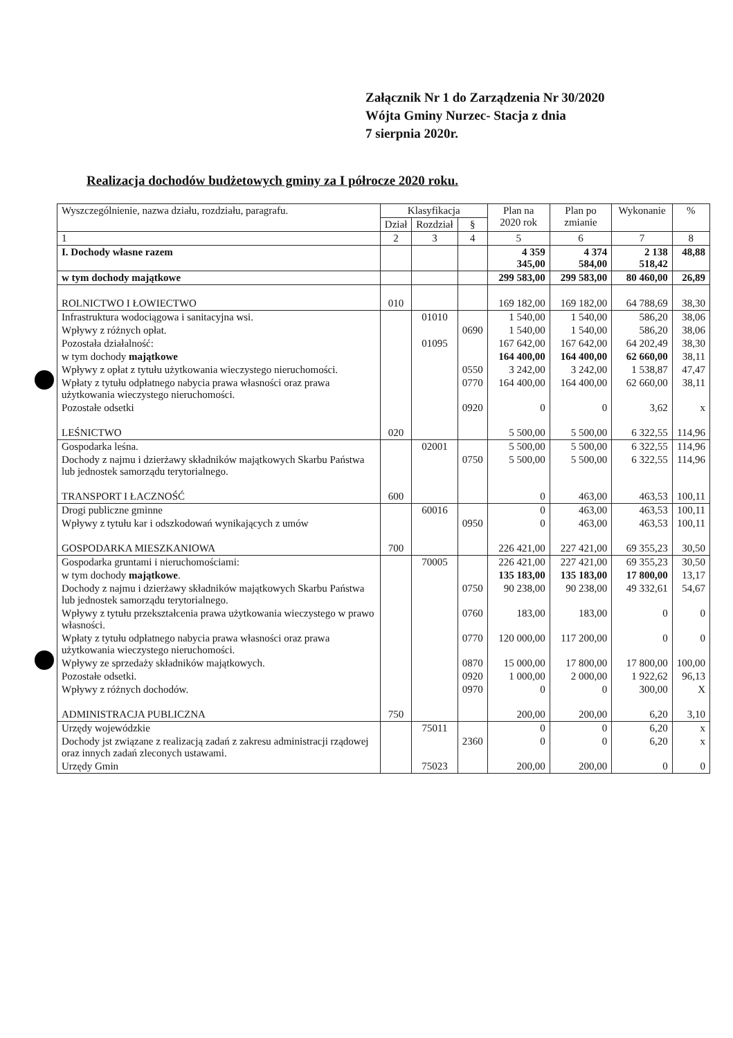Załącznik Nr 1 do Zarządzenia Nr 30/2020
Wójta Gminy Nurzec- Stacja z dnia
7 sierpnia 2020r.
Realizacja dochodów budżetowych gminy za I półrocze 2020 roku.
| Wyszczególnienie, nazwa działu, rozdziału, paragrafu. | Klasyfikacja | | | Plan na 2020 rok | Plan po zmianie | Wykonanie | % |
| --- | --- | --- | --- | --- | --- | --- | --- |
| | Dział | Rozdział | § | | | | |
| 1 | 2 | 3 | 4 | 5 | 6 | 7 | 8 |
| I. Dochody własne razem | | | | 4 359 345,00 | 4 374 584,00 | 2 138 518,42 | 48,88 |
| w tym dochody majątkowe | | | | 299 583,00 | 299 583,00 | 80 460,00 | 26,89 |
| ROLNICTWO I ŁOWIECTWO | 010 | | | 169 182,00 | 169 182,00 | 64 788,69 | 38,30 |
| Infrastruktura wodociągowa i sanitacyjna wsi. | | 01010 | | 1 540,00 | 1 540,00 | 586,20 | 38,06 |
| Wpływy z różnych opłat. | | | 0690 | 1 540,00 | 1 540,00 | 586,20 | 38,06 |
| Pozostała działalność: | | 01095 | | 167 642,00 | 167 642,00 | 64 202,49 | 38,30 |
| w tym dochody majątkowe | | | | 164 400,00 | 164 400,00 | 62 660,00 | 38,11 |
| Wpływy z opłat z tytułu użytkowania wieczystego nieruchomości. | | | 0550 | 3 242,00 | 3 242,00 | 1 538,87 | 47,47 |
| Wpłaty z tytułu odpłatnego nabycia prawa własności oraz prawa użytkowania wieczystego nieruchomości. | | | 0770 | 164 400,00 | 164 400,00 | 62 660,00 | 38,11 |
| Pozostałe odsetki | | | 0920 | 0 | 0 | 3,62 | x |
| LEŚNICTWO | 020 | | | 5 500,00 | 5 500,00 | 6 322,55 | 114,96 |
| Gospodarka leśna. | | 02001 | | 5 500,00 | 5 500,00 | 6 322,55 | 114,96 |
| Dochody z najmu i dzierżawy składników majątkowych Skarbu Państwa lub jednostek samorządu terytorialnego. | | | 0750 | 5 500,00 | 5 500,00 | 6 322,55 | 114,96 |
| TRANSPORT I ŁACZNOŚĆ | 600 | | | 0 | 463,00 | 463,53 | 100,11 |
| Drogi publiczne gminne | | 60016 | | 0 | 463,00 | 463,53 | 100,11 |
| Wpływy z tytułu kar i odszkodowań wynikających z umów | | | 0950 | 0 | 463,00 | 463,53 | 100,11 |
| GOSPODARKA MIESZKANIOWA | 700 | | | 226 421,00 | 227 421,00 | 69 355,23 | 30,50 |
| Gospodarka gruntami i nieruchomościami: | | 70005 | | 226 421,00 | 227 421,00 | 69 355,23 | 30,50 |
| w tym dochody majątkowe . | | | | 135 183,00 | 135 183,00 | 17 800,00 | 13,17 |
| Dochody z najmu i dzierżawy składników majątkowych Skarbu Państwa lub jednostek samorządu terytorialnego. | | | 0750 | 90 238,00 | 90 238,00 | 49 332,61 | 54,67 |
| Wpływy z tytułu przekształcenia prawa użytkowania wieczystego w prawo własności. | | | 0760 | 183,00 | 183,00 | 0 | 0 |
| Wpłaty z tytułu odpłatnego nabycia prawa własności oraz prawa użytkowania wieczystego nieruchomości. | | | 0770 | 120 000,00 | 117 200,00 | 0 | 0 |
| Wpływy ze sprzedaży składników majątkowych. | | | 0870 | 15 000,00 | 17 800,00 | 17 800,00 | 100,00 |
| Pozostałe odsetki. | | | 0920 | 1 000,00 | 2 000,00 | 1 922,62 | 96,13 |
| Wpływy z różnych dochodów. | | | 0970 | 0 | 0 | 300,00 | X |
| ADMINISTRACJA PUBLICZNA | 750 | | | 200,00 | 200,00 | 6,20 | 3,10 |
| Urzędy wojewódzkie | | 75011 | | 0 | 0 | 6,20 | x |
| Dochody jst związane z realizacją zadań z zakresu administracji rządowej oraz innych zadań zleconych ustawami. | | | 2360 | 0 | 0 | 6,20 | x |
| Urzędy Gmin | | 75023 | | 200,00 | 200,00 | 0 | 0 |